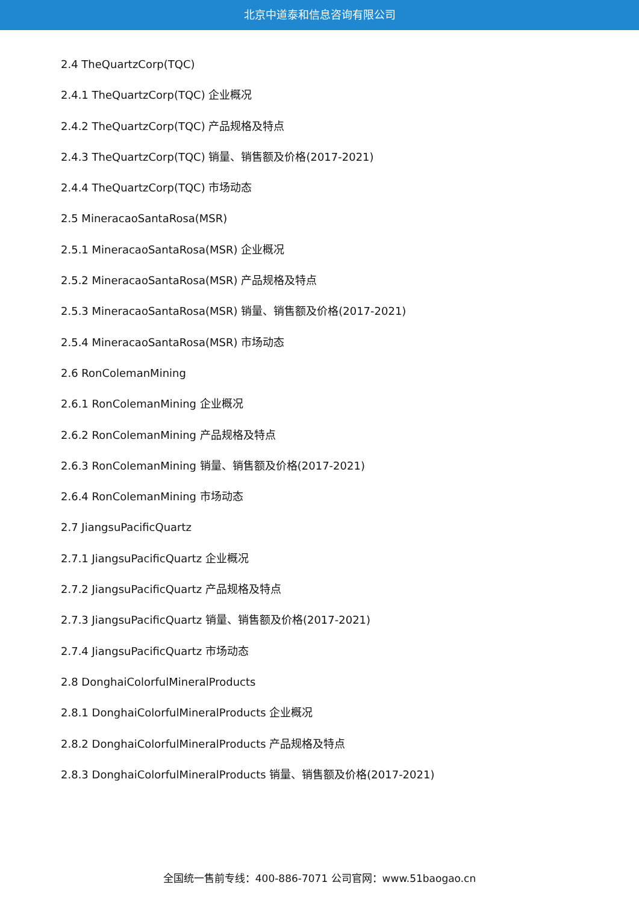北京中道泰和信息咨询有限公司
2.4 TheQuartzCorp(TQC)
2.4.1 TheQuartzCorp(TQC) 企业概况
2.4.2 TheQuartzCorp(TQC) 产品规格及特点
2.4.3 TheQuartzCorp(TQC) 销量、销售额及价格(2017-2021)
2.4.4 TheQuartzCorp(TQC) 市场动态
2.5 MineracaoSantaRosa(MSR)
2.5.1 MineracaoSantaRosa(MSR) 企业概况
2.5.2 MineracaoSantaRosa(MSR) 产品规格及特点
2.5.3 MineracaoSantaRosa(MSR) 销量、销售额及价格(2017-2021)
2.5.4 MineracaoSantaRosa(MSR) 市场动态
2.6 RonColemanMining
2.6.1 RonColemanMining 企业概况
2.6.2 RonColemanMining 产品规格及特点
2.6.3 RonColemanMining 销量、销售额及价格(2017-2021)
2.6.4 RonColemanMining 市场动态
2.7 JiangsuPacificQuartz
2.7.1 JiangsuPacificQuartz 企业概况
2.7.2 JiangsuPacificQuartz 产品规格及特点
2.7.3 JiangsuPacificQuartz 销量、销售额及价格(2017-2021)
2.7.4 JiangsuPacificQuartz 市场动态
2.8 DonghaiColorfulMineralProducts
2.8.1 DonghaiColorfulMineralProducts 企业概况
2.8.2 DonghaiColorfulMineralProducts 产品规格及特点
2.8.3 DonghaiColorfulMineralProducts 销量、销售额及价格(2017-2021)
全国统一售前专线：400-886-7071 公司官网：www.51baogao.cn